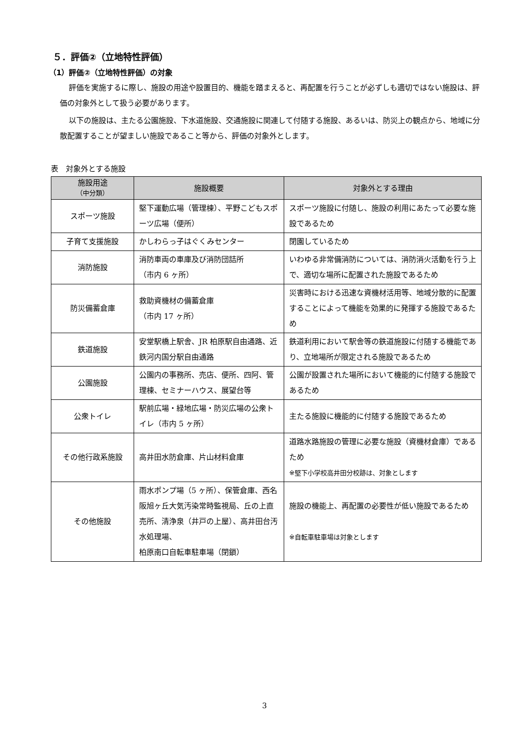５．評価②（立地特性評価）
（1）評価②（立地特性評価）の対象
評価を実施するに際し、施設の用途や設置目的、機能を踏まえると、再配置を行うことが必ずしも適切ではない施設は、評価の対象外として扱う必要があります。
以下の施設は、主たる公園施設、下水道施設、交通施設に関連して付随する施設、あるいは、防災上の観点から、地域に分散配置することが望ましい施設であること等から、評価の対象外とします。
表　対象外とする施設
| 施設用途 （中分類） | 施設概要 | 対象外とする理由 |
| --- | --- | --- |
| スポーツ施設 | 堅下運動広場（管理棟）、平野こどもスポーツ広場（便所） | スポーツ施設に付随し、施設の利用にあたって必要な施設であるため |
| 子育て支援施設 | かしわらっ子はぐくみセンター | 閉園しているため |
| 消防施設 | 消防車両の車庫及び消防団詰所 （市内 6 ヶ所） | いわゆる非常備消防については、消防消火活動を行う上で、適切な場所に配置された施設であるため |
| 防災備蓄倉庫 | 救助資機材の備蓄倉庫 （市内 17 ヶ所） | 災害時における迅速な資機材活用等、地域分散的に配置することによって機能を効果的に発揮する施設であるため |
| 鉄道施設 | 安堂駅橋上駅舎、JR 柏原駅自由通路、近鉄河内国分駅自由通路 | 鉄道利用において駅舎等の鉄道施設に付随する機能であり、立地場所が限定される施設であるため |
| 公園施設 | 公園内の事務所、売店、便所、四阿、管理棟、セミナーハウス、展望台等 | 公園が設置された場所において機能的に付随する施設であるため |
| 公衆トイレ | 駅前広場・緑地広場・防災広場の公衆トイレ（市内 5 ヶ所） | 主たる施設に機能的に付随する施設であるため |
| その他行政系施設 | 高井田水防倉庫、片山材料倉庫 | 道路水路施設の管理に必要な施設（資機材倉庫）であるため ※堅下小学校高井田分校跡は、対象とします |
| その他施設 | 雨水ポンプ場（5 ヶ所）、保管倉庫、西名阪旭ヶ丘大気汚染常時監視局、丘の上直売所、清浄泉（井戸の上屋）、高井田台汚水処理場、 柏原南口自転車駐車場（閉鎖） | 施設の機能上、再配置の必要性が低い施設であるため ※自転車駐車場は対象とします |
3